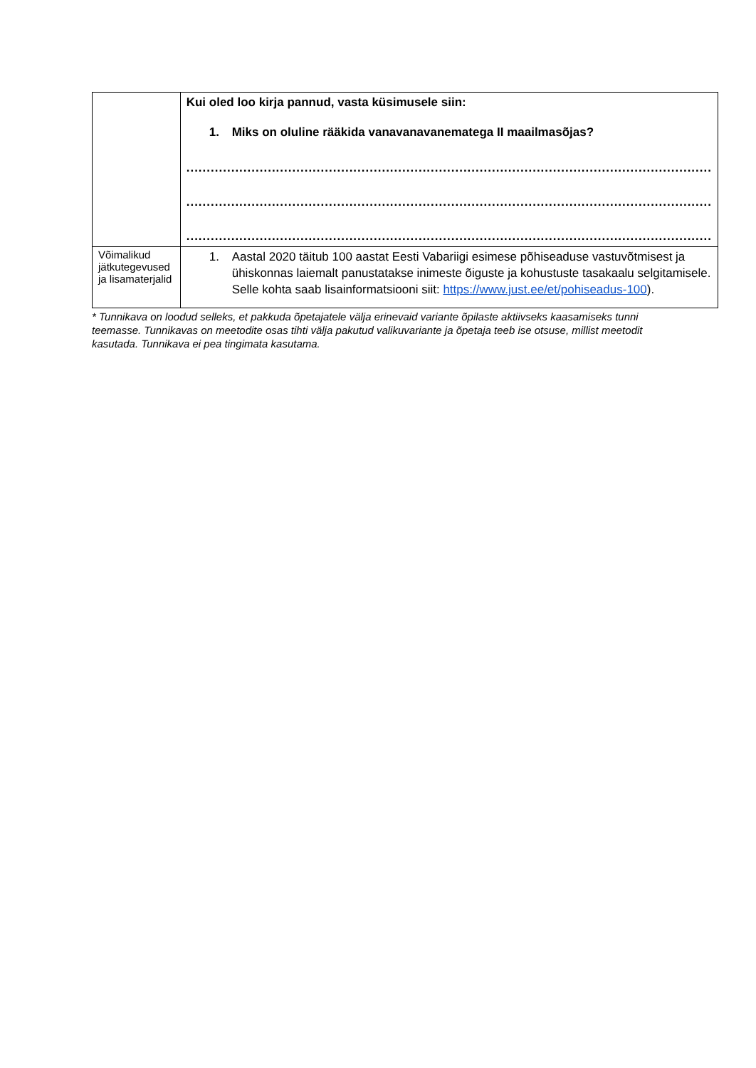| | Kui oled loo kirja pannud, vasta küsimusele siin: 1. Miks on oluline rääkida vanavanavanematega II maailmasõjas? ................................................................................................................................. ................................................................................................................................. ................................................................................................................................. |
| Võimalikud jätkutegevused ja lisamaterjalid | 1. Aastal 2020 täitub 100 aastat Eesti Vabariigi esimese põhiseaduse vastuvõtmisest ja ühiskonnas laiemalt panustatakse inimeste õiguste ja kohustuste tasakaalu selgitamisele. Selle kohta saab lisainformatsiooni siit: https://www.just.ee/et/pohiseadus-100 ). |
* Tunnikava on loodud selleks, et pakkuda õpetajatele välja erinevaid variante õpilaste aktiivseks kaasamiseks tunni teemasse. Tunnikavas on meetodite osas tihti välja pakutud valikuvariante ja õpetaja teeb ise otsuse, millist meetodit kasutada. Tunnikava ei pea tingimata kasutama.